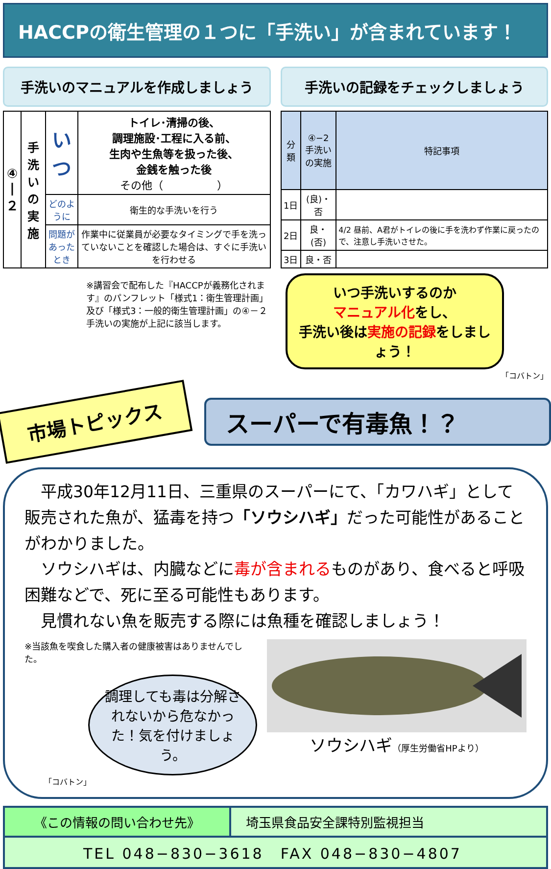HACCPの衛生管理の１つに「手洗い」が含まれています！
手洗いのマニュアルを作成しましょう
| ④ / ２ | 手洗い の実施 | いつ | トイレ･清掃の後、 調理施設･工程に入る前、 生肉や生魚等を扱った後、 金銭を触った後 その他（ ） |
| | | どのように | 衛生的な手洗いを行う |
| | | 問題が あったとき | 作業中に従業員が必要なタイミングで手を洗っていないことを確認した場合は、すぐに手洗いを行わせる |
※講習会で配布した『HACCPが義務化されます』のパンフレット「様式1：衛生管理計画」及び「様式3：一般的衛生管理計画」の④－２手洗いの実施が上記に該当します。
手洗いの記録をチェックしましょう
| 分類 | ④−2 手洗い の実施 | 特記事項 |
| --- | --- | --- |
| 1日 | (良)・否 | |
| 2日 | 良・(否) | 4/2 昼前、A君がトイレの後に手を洗わず作業に戻ったので、注意し手洗いさせた。 |
| 3日 | 良・否 | |
いつ手洗いするのか
マニュアル化をし、
手洗い後は実施の記録をしましょう！
「コバトン」
市場トピックス
スーパーで有毒魚！？
　平成30年12月11日、三重県のスーパーにて、「カワハギ」として販売された魚が、猛毒を持つ「ソウシハギ」だった可能性があることがわかりました。
　ソウシハギは、内臓などに毒が含まれるものがあり、食べると呼吸困難などで、死に至る可能性もあります。
　見慣れない魚を販売する際には魚種を確認しましょう！
※当該魚を喫食した購入者の健康被害はありませんでした。
調理しても毒は分解されないから危なかった！気を付けましょう。
「コバトン」
ソウシハギ（厚生労働省HPより）
《この情報の問い合わせ先》 埼玉県食品安全課特別監視担当
TEL 048−830−3618　FAX 048−830−4807